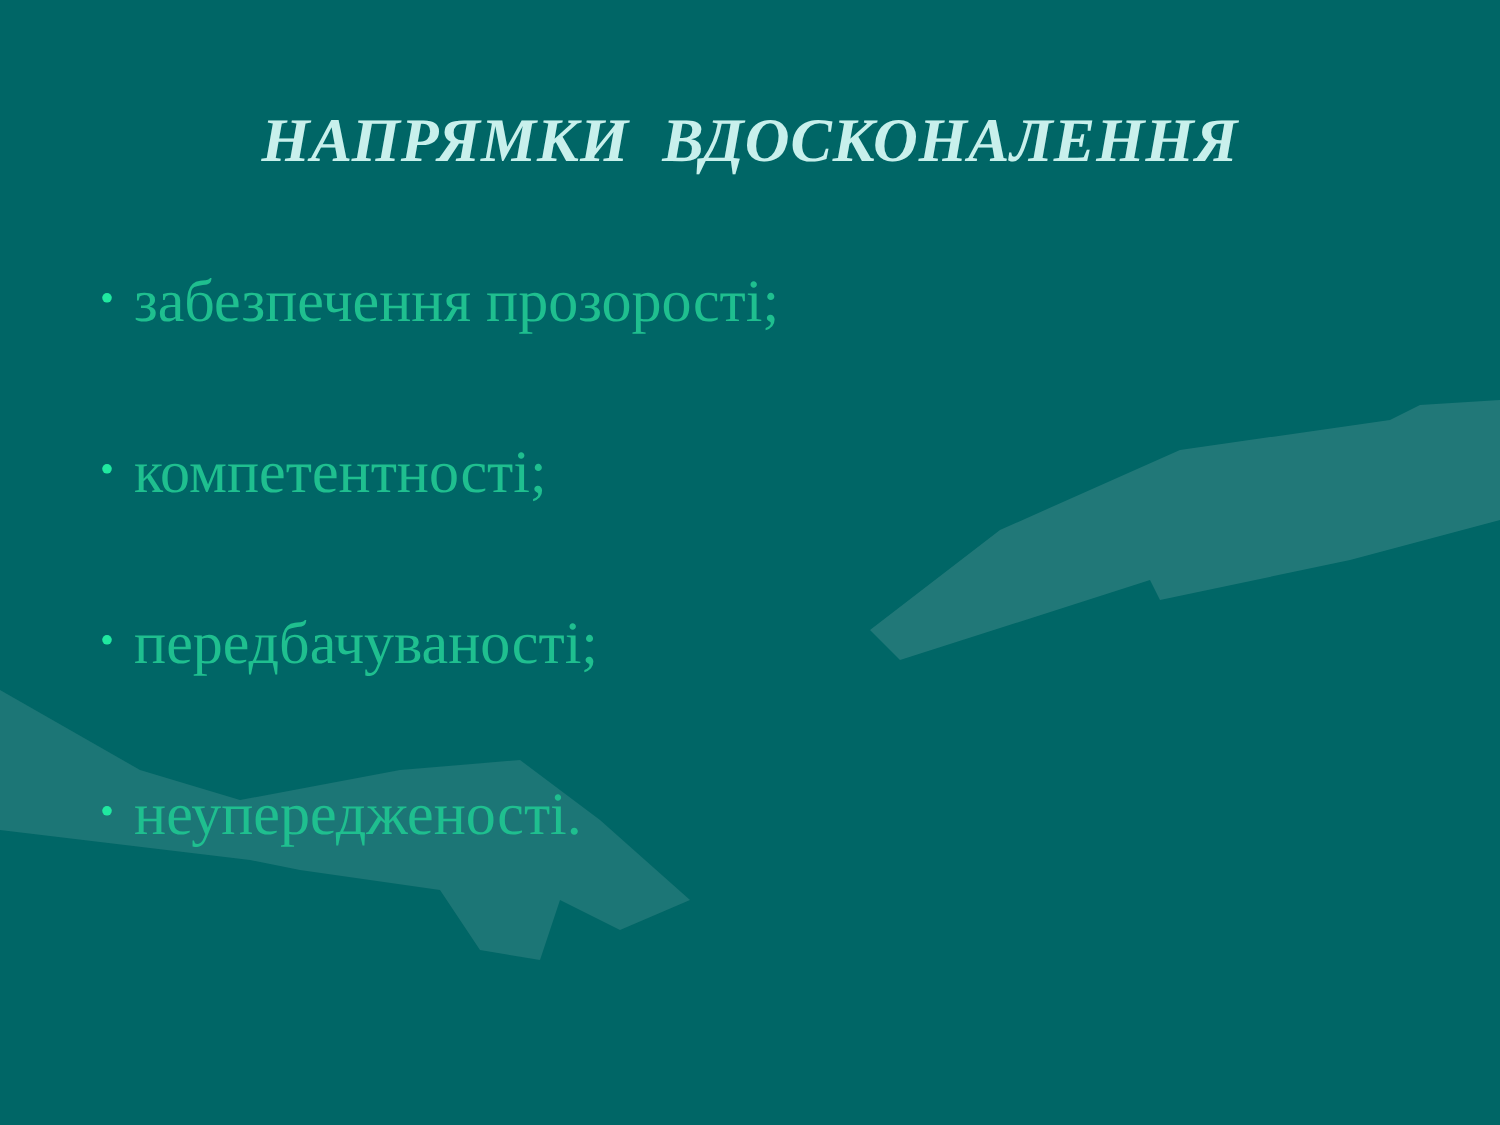НАПРЯМКИ ВДОСКОНАЛЕННЯ
• забезпечення прозорості;
• компетентності;
• передбачуваності;
• неупередженості.